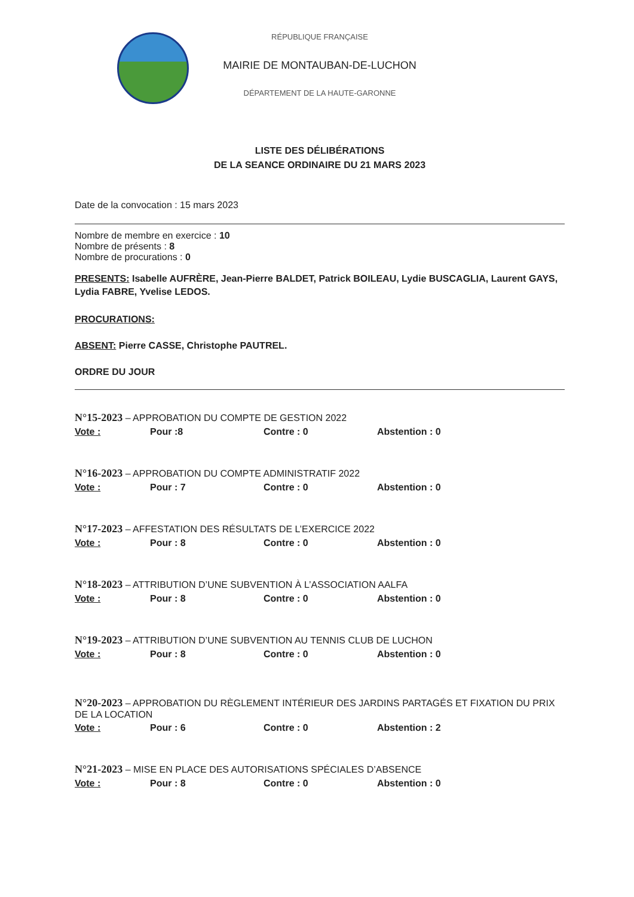RÉPUBLIQUE FRANÇAISE
MAIRIE DE MONTAUBAN-DE-LUCHON
DÉPARTEMENT DE LA HAUTE-GARONNE
LISTE DES DÉLIBÉRATIONS
DE LA SEANCE ORDINAIRE DU 21 MARS 2023
Date de la convocation : 15 mars 2023
Nombre de membre en exercice : 10
Nombre de présents : 8
Nombre de procurations : 0
PRESENTS: Isabelle AUFRÈRE, Jean-Pierre BALDET, Patrick BOILEAU, Lydie BUSCAGLIA, Laurent GAYS, Lydia FABRE, Yvelise LEDOS.
PROCURATIONS:
ABSENT: Pierre CASSE, Christophe PAUTREL.
ORDRE DU JOUR
N°15-2023 – APPROBATION DU COMPTE DE GESTION 2022
Vote : Pour :8 Contre : 0 Abstention : 0
N°16-2023 – APPROBATION DU COMPTE ADMINISTRATIF 2022
Vote : Pour : 7 Contre : 0 Abstention : 0
N°17-2023 – AFFESTATION DES RÉSULTATS DE L’EXERCICE 2022
Vote : Pour : 8 Contre : 0 Abstention : 0
N°18-2023 – ATTRIBUTION D’UNE SUBVENTION À L’ASSOCIATION AALFA
Vote : Pour : 8 Contre : 0 Abstention : 0
N°19-2023 – ATTRIBUTION D’UNE SUBVENTION AU TENNIS CLUB DE LUCHON
Vote : Pour : 8 Contre : 0 Abstention : 0
N°20-2023 – APPROBATION DU RÈGLEMENT INTÉRIEUR DES JARDINS PARTAGÉS ET FIXATION DU PRIX DE LA LOCATION
Vote : Pour : 6 Contre : 0 Abstention : 2
N°21-2023 – MISE EN PLACE DES AUTORISATIONS SPÉCIALES D’ABSENCE
Vote : Pour : 8 Contre : 0 Abstention : 0